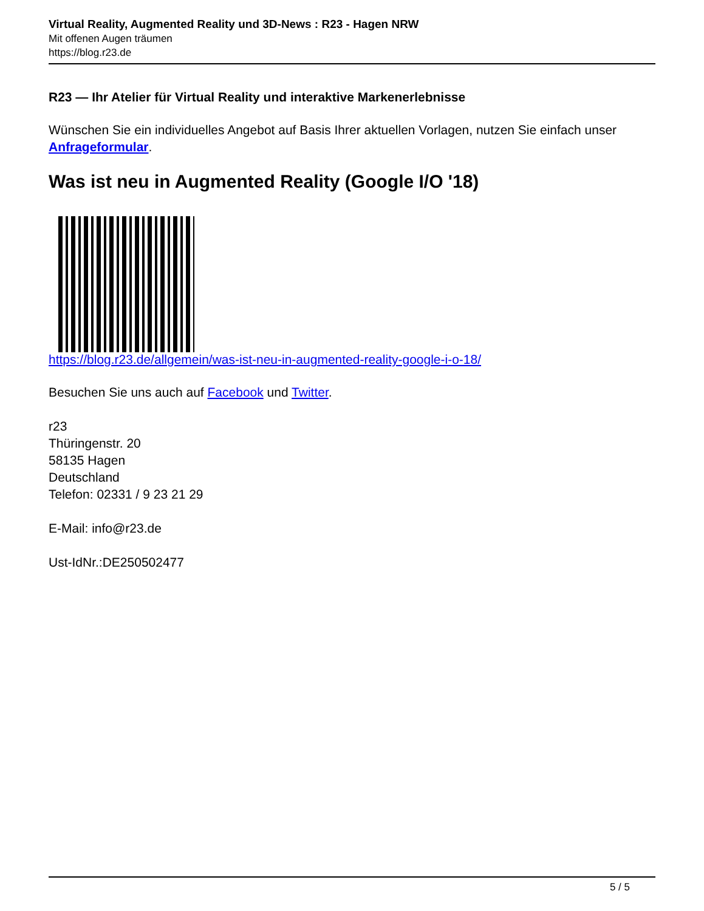Virtual Reality, Augmented Reality und 3D-News : R23 - Hagen NRW
Mit offenen Augen träumen
https://blog.r23.de
R23 — Ihr Atelier für Virtual Reality und interaktive Markenerlebnisse
Wünschen Sie ein individuelles Angebot auf Basis Ihrer aktuellen Vorlagen, nutzen Sie einfach unser Anfrageformular.
Was ist neu in Augmented Reality (Google I/O '18)
https://blog.r23.de/allgemein/was-ist-neu-in-augmented-reality-google-i-o-18/
Besuchen Sie uns auch auf Facebook und Twitter.
r23
Thüringenstr. 20
58135 Hagen
Deutschland
Telefon: 02331 / 9 23 21 29
E-Mail: info@r23.de
Ust-IdNr.:DE250502477
5 / 5